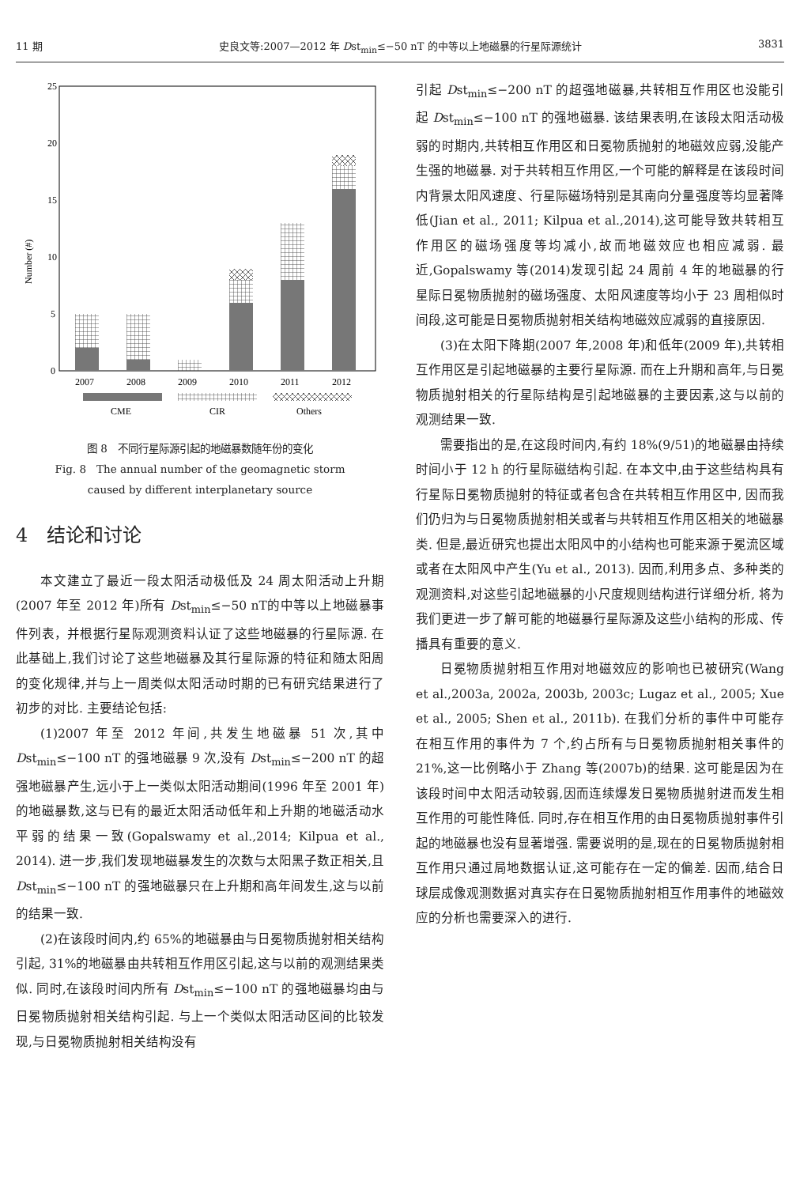11 期 史良文等:2007—2012 年 Dst<sub>min</sub>≤−50 nT 的中等以上地磁暴的行星际源统计 3831
25
20
15
10
5
0
Number (#)
2007
2008
2009
2010
2011
2012
CME
CIR
Others
图 8　不同行星际源引起的地磁暴数随年份的变化
Fig. 8　The annual number of the geomagnetic storm
caused by different interplanetary source
4　结论和讨论
本文建立了最近一段太阳活动极低及 24 周太阳活动上升期(2007 年至 2012 年)所有 Dst<sub>min</sub>≤−50 nT的中等以上地磁暴事件列表，并根据行星际观测资料认证了这些地磁暴的行星际源. 在此基础上,我们讨论了这些地磁暴及其行星际源的特征和随太阳周的变化规律,并与上一周类似太阳活动时期的已有研究结果进行了初步的对比. 主要结论包括:
(1)2007 年至 2012 年间,共发生地磁暴 51 次,其中 Dst<sub>min</sub>≤−100 nT 的强地磁暴 9 次,没有 Dst<sub>min</sub>≤−200 nT 的超强地磁暴产生,远小于上一类似太阳活动期间(1996 年至 2001 年)的地磁暴数,这与已有的最近太阳活动低年和上升期的地磁活动水平弱的结果一致(Gopalswamy et al.,2014; Kilpua et al., 2014). 进一步,我们发现地磁暴发生的次数与太阳黑子数正相关,且 Dst<sub>min</sub>≤−100 nT 的强地磁暴只在上升期和高年间发生,这与以前的结果一致.
(2)在该段时间内,约 65%的地磁暴由与日冕物质抛射相关结构引起, 31%的地磁暴由共转相互作用区引起,这与以前的观测结果类似. 同时,在该段时间内所有 Dst<sub>min</sub>≤−100 nT 的强地磁暴均由与日冕物质抛射相关结构引起. 与上一个类似太阳活动区间的比较发现,与日冕物质抛射相关结构没有
引起 Dst<sub>min</sub>≤−200 nT 的超强地磁暴,共转相互作用区也没能引起 Dst<sub>min</sub>≤−100 nT 的强地磁暴. 该结果表明,在该段太阳活动极弱的时期内,共转相互作用区和日冕物质抛射的地磁效应弱,没能产生强的地磁暴. 对于共转相互作用区,一个可能的解释是在该段时间内背景太阳风速度、行星际磁场特别是其南向分量强度等均显著降低(Jian et al., 2011; Kilpua et al.,2014),这可能导致共转相互作用区的磁场强度等均减小,故而地磁效应也相应减弱. 最近,Gopalswamy 等(2014)发现引起 24 周前 4 年的地磁暴的行星际日冕物质抛射的磁场强度、太阳风速度等均小于 23 周相似时间段,这可能是日冕物质抛射相关结构地磁效应减弱的直接原因.
(3)在太阳下降期(2007 年,2008 年)和低年(2009 年),共转相互作用区是引起地磁暴的主要行星际源. 而在上升期和高年,与日冕物质抛射相关的行星际结构是引起地磁暴的主要因素,这与以前的观测结果一致.
需要指出的是,在这段时间内,有约 18%(9/51)的地磁暴由持续时间小于 12 h 的行星际磁结构引起. 在本文中,由于这些结构具有行星际日冕物质抛射的特征或者包含在共转相互作用区中, 因而我们仍归为与日冕物质抛射相关或者与共转相互作用区相关的地磁暴类. 但是,最近研究也提出太阳风中的小结构也可能来源于冕流区域或者在太阳风中产生(Yu et al., 2013). 因而,利用多点、多种类的观测资料,对这些引起地磁暴的小尺度规则结构进行详细分析, 将为我们更进一步了解可能的地磁暴行星际源及这些小结构的形成、传播具有重要的意义.
日冕物质抛射相互作用对地磁效应的影响也已被研究(Wang et al.,2003a, 2002a, 2003b, 2003c; Lugaz et al., 2005; Xue et al., 2005; Shen et al., 2011b). 在我们分析的事件中可能存在相互作用的事件为 7 个,约占所有与日冕物质抛射相关事件的 21%,这一比例略小于 Zhang 等(2007b)的结果. 这可能是因为在该段时间中太阳活动较弱,因而连续爆发日冕物质抛射进而发生相互作用的可能性降低. 同时,存在相互作用的由日冕物质抛射事件引起的地磁暴也没有显著增强. 需要说明的是,现在的日冕物质抛射相互作用只通过局地数据认证,这可能存在一定的偏差. 因而,结合日球层成像观测数据对真实存在日冕物质抛射相互作用事件的地磁效应的分析也需要深入的进行.